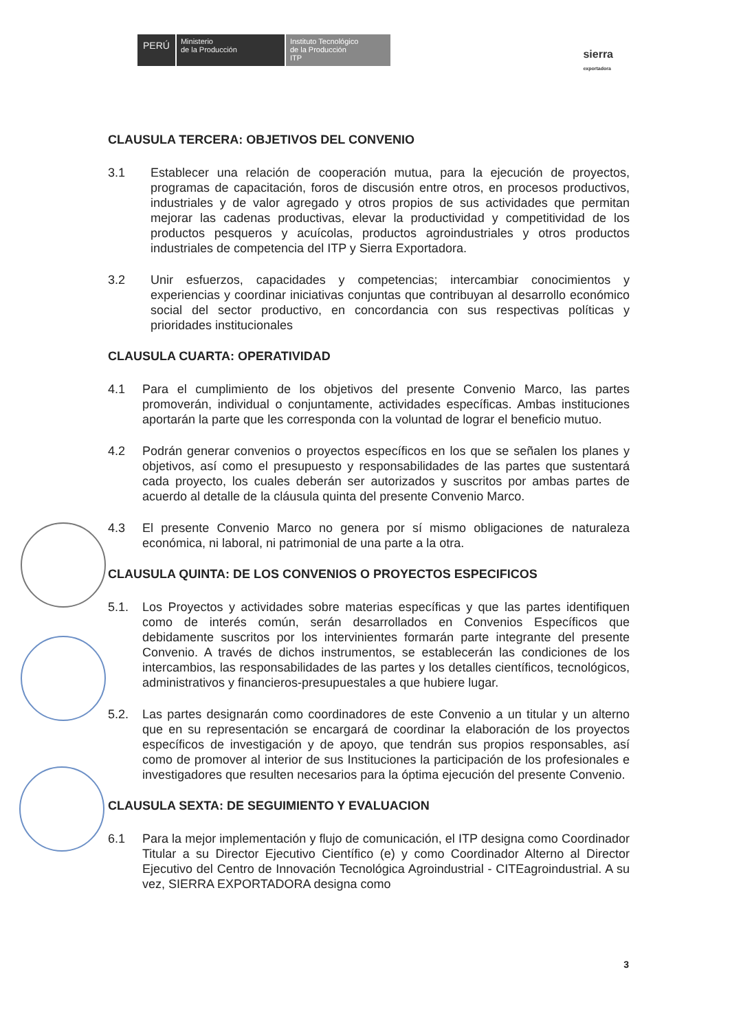PERÚ Ministerio
de la Producción Instituto Tecnológico
de la Producción
ITP
sierra
exportadora
CLAUSULA TERCERA: OBJETIVOS DEL CONVENIO
3.1 Establecer una relación de cooperación mutua, para la ejecución de proyectos, programas de capacitación, foros de discusión entre otros, en procesos productivos, industriales y de valor agregado y otros propios de sus actividades que permitan mejorar las cadenas productivas, elevar la productividad y competitividad de los productos pesqueros y acuícolas, productos agroindustriales y otros productos industriales de competencia del ITP y Sierra Exportadora.
3.2 Unir esfuerzos, capacidades y competencias; intercambiar conocimientos y experiencias y coordinar iniciativas conjuntas que contribuyan al desarrollo económico social del sector productivo, en concordancia con sus respectivas políticas y prioridades institucionales
CLAUSULA CUARTA: OPERATIVIDAD
4.1 Para el cumplimiento de los objetivos del presente Convenio Marco, las partes promoverán, individual o conjuntamente, actividades específicas. Ambas instituciones aportarán la parte que les corresponda con la voluntad de lograr el beneficio mutuo.
4.2 Podrán generar convenios o proyectos específicos en los que se señalen los planes y objetivos, así como el presupuesto y responsabilidades de las partes que sustentará cada proyecto, los cuales deberán ser autorizados y suscritos por ambas partes de acuerdo al detalle de la cláusula quinta del presente Convenio Marco.
4.3 El presente Convenio Marco no genera por sí mismo obligaciones de naturaleza económica, ni laboral, ni patrimonial de una parte a la otra.
CLAUSULA QUINTA: DE LOS CONVENIOS O PROYECTOS ESPECIFICOS
5.1. Los Proyectos y actividades sobre materias específicas y que las partes identifiquen como de interés común, serán desarrollados en Convenios Específicos que debidamente suscritos por los intervinientes formarán parte integrante del presente Convenio. A través de dichos instrumentos, se establecerán las condiciones de los intercambios, las responsabilidades de las partes y los detalles científicos, tecnológicos, administrativos y financieros-presupuestales a que hubiere lugar.
5.2. Las partes designarán como coordinadores de este Convenio a un titular y un alterno que en su representación se encargará de coordinar la elaboración de los proyectos específicos de investigación y de apoyo, que tendrán sus propios responsables, así como de promover al interior de sus Instituciones la participación de los profesionales e investigadores que resulten necesarios para la óptima ejecución del presente Convenio.
CLAUSULA SEXTA: DE SEGUIMIENTO Y EVALUACION
6.1 Para la mejor implementación y flujo de comunicación, el ITP designa como Coordinador Titular a su Director Ejecutivo Científico (e) y como Coordinador Alterno al Director Ejecutivo del Centro de Innovación Tecnológica Agroindustrial - CITEagroindustrial. A su vez, SIERRA EXPORTADORA designa como
3